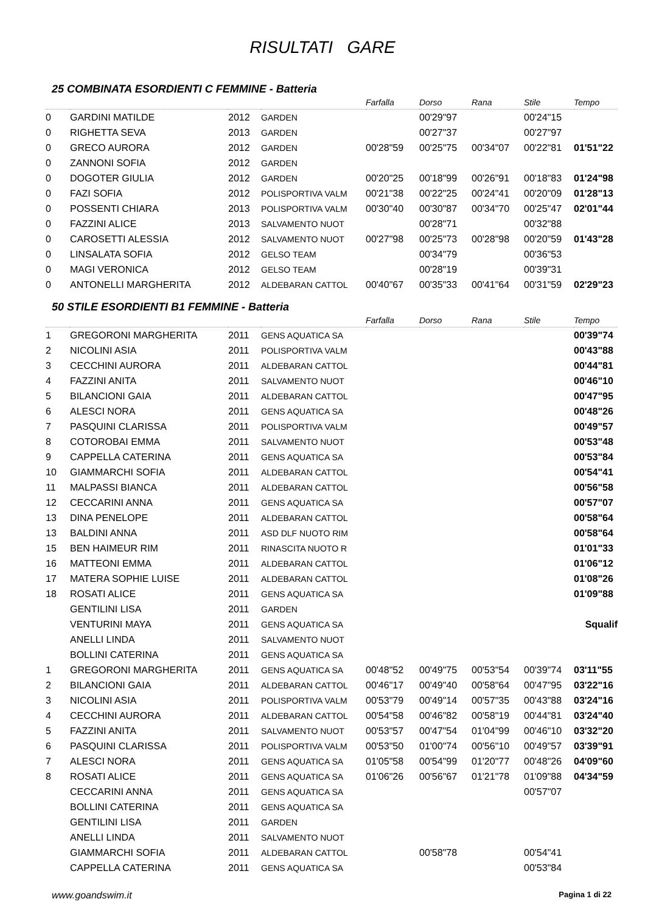RISULTATI GARE
25 COMBINATA ESORDIENTI C FEMMINE - Batteria
| | | | | Farfalla | Dorso | Rana | Stile | Tempo |
| --- | --- | --- | --- | --- | --- | --- | --- | --- |
| 0 | GARDINI MATILDE | 2012 | GARDEN | | 00'29"97 | | 00'24"15 | |
| 0 | RIGHETTA SEVA | 2013 | GARDEN | | 00'27"37 | | 00'27"97 | |
| 0 | GRECO AURORA | 2012 | GARDEN | 00'28"59 | 00'25"75 | 00'34"07 | 00'22"81 | 01'51"22 |
| 0 | ZANNONI SOFIA | 2012 | GARDEN | | | | | |
| 0 | DOGOTER GIULIA | 2012 | GARDEN | 00'20"25 | 00'18"99 | 00'26"91 | 00'18"83 | 01'24"98 |
| 0 | FAZI SOFIA | 2012 | POLISPORTIVA VALM | 00'21"38 | 00'22"25 | 00'24"41 | 00'20"09 | 01'28"13 |
| 0 | POSSENTI CHIARA | 2013 | POLISPORTIVA VALM | 00'30"40 | 00'30"87 | 00'34"70 | 00'25"47 | 02'01"44 |
| 0 | FAZZINI ALICE | 2013 | SALVAMENTO NUOT | | 00'28"71 | | 00'32"88 | |
| 0 | CAROSETTI ALESSIA | 2012 | SALVAMENTO NUOT | 00'27"98 | 00'25"73 | 00'28"98 | 00'20"59 | 01'43"28 |
| 0 | LINSALATA SOFIA | 2012 | GELSO TEAM | | 00'34"79 | | 00'36"53 | |
| 0 | MAGI VERONICA | 2012 | GELSO TEAM | | 00'28"19 | | 00'39"31 | |
| 0 | ANTONELLI MARGHERITA | 2012 | ALDEBARAN CATTOL | 00'40"67 | 00'35"33 | 00'41"64 | 00'31"59 | 02'29"23 |
50 STILE ESORDIENTI B1 FEMMINE - Batteria
| | | | | Farfalla | Dorso | Rana | Stile | Tempo |
| --- | --- | --- | --- | --- | --- | --- | --- | --- |
| 1 | GREGORONI MARGHERITA | 2011 | GENS AQUATICA SA | | | | | 00'39"74 |
| 2 | NICOLINI ASIA | 2011 | POLISPORTIVA VALM | | | | | 00'43"88 |
| 3 | CECCHINI AURORA | 2011 | ALDEBARAN CATTOL | | | | | 00'44"81 |
| 4 | FAZZINI ANITA | 2011 | SALVAMENTO NUOT | | | | | 00'46"10 |
| 5 | BILANCIONI GAIA | 2011 | ALDEBARAN CATTOL | | | | | 00'47"95 |
| 6 | ALESCI NORA | 2011 | GENS AQUATICA SA | | | | | 00'48"26 |
| 7 | PASQUINI CLARISSA | 2011 | POLISPORTIVA VALM | | | | | 00'49"57 |
| 8 | COTOROBAI EMMA | 2011 | SALVAMENTO NUOT | | | | | 00'53"48 |
| 9 | CAPPELLA CATERINA | 2011 | GENS AQUATICA SA | | | | | 00'53"84 |
| 10 | GIAMMARCHI SOFIA | 2011 | ALDEBARAN CATTOL | | | | | 00'54"41 |
| 11 | MALPASSI BIANCA | 2011 | ALDEBARAN CATTOL | | | | | 00'56"58 |
| 12 | CECCARINI ANNA | 2011 | GENS AQUATICA SA | | | | | 00'57"07 |
| 13 | DINA PENELOPE | 2011 | ALDEBARAN CATTOL | | | | | 00'58"64 |
| 13 | BALDINI ANNA | 2011 | ASD DLF NUOTO RIM | | | | | 00'58"64 |
| 15 | BEN HAIMEUR RIM | 2011 | RINASCITA NUOTO R | | | | | 01'01"33 |
| 16 | MATTEONI EMMA | 2011 | ALDEBARAN CATTOL | | | | | 01'06"12 |
| 17 | MATERA SOPHIE LUISE | 2011 | ALDEBARAN CATTOL | | | | | 01'08"26 |
| 18 | ROSATI ALICE | 2011 | GENS AQUATICA SA | | | | | 01'09"88 |
| | GENTILINI LISA | 2011 | GARDEN | | | | | |
| | VENTURINI MAYA | 2011 | GENS AQUATICA SA | | | | | Squalif |
| | ANELLI LINDA | 2011 | SALVAMENTO NUOT | | | | | |
| | BOLLINI CATERINA | 2011 | GENS AQUATICA SA | | | | | |
| 1 | GREGORONI MARGHERITA | 2011 | GENS AQUATICA SA | 00'48"52 | 00'49"75 | 00'53"54 | 00'39"74 | 03'11"55 |
| 2 | BILANCIONI GAIA | 2011 | ALDEBARAN CATTOL | 00'46"17 | 00'49"40 | 00'58"64 | 00'47"95 | 03'22"16 |
| 3 | NICOLINI ASIA | 2011 | POLISPORTIVA VALM | 00'53"79 | 00'49"14 | 00'57"35 | 00'43"88 | 03'24"16 |
| 4 | CECCHINI AURORA | 2011 | ALDEBARAN CATTOL | 00'54"58 | 00'46"82 | 00'58"19 | 00'44"81 | 03'24"40 |
| 5 | FAZZINI ANITA | 2011 | SALVAMENTO NUOT | 00'53"57 | 00'47"54 | 01'04"99 | 00'46"10 | 03'32"20 |
| 6 | PASQUINI CLARISSA | 2011 | POLISPORTIVA VALM | 00'53"50 | 01'00"74 | 00'56"10 | 00'49"57 | 03'39"91 |
| 7 | ALESCI NORA | 2011 | GENS AQUATICA SA | 01'05"58 | 00'54"99 | 01'20"77 | 00'48"26 | 04'09"60 |
| 8 | ROSATI ALICE | 2011 | GENS AQUATICA SA | 01'06"26 | 00'56"67 | 01'21"78 | 01'09"88 | 04'34"59 |
| | CECCARINI ANNA | 2011 | GENS AQUATICA SA | | | | 00'57"07 | |
| | BOLLINI CATERINA | 2011 | GENS AQUATICA SA | | | | | |
| | GENTILINI LISA | 2011 | GARDEN | | | | | |
| | ANELLI LINDA | 2011 | SALVAMENTO NUOT | | | | | |
| | GIAMMARCHI SOFIA | 2011 | ALDEBARAN CATTOL | | 00'58"78 | | 00'54"41 | |
| | CAPPELLA CATERINA | 2011 | GENS AQUATICA SA | | | | 00'53"84 | |
www.goandswim.it Pagina 1 di 22